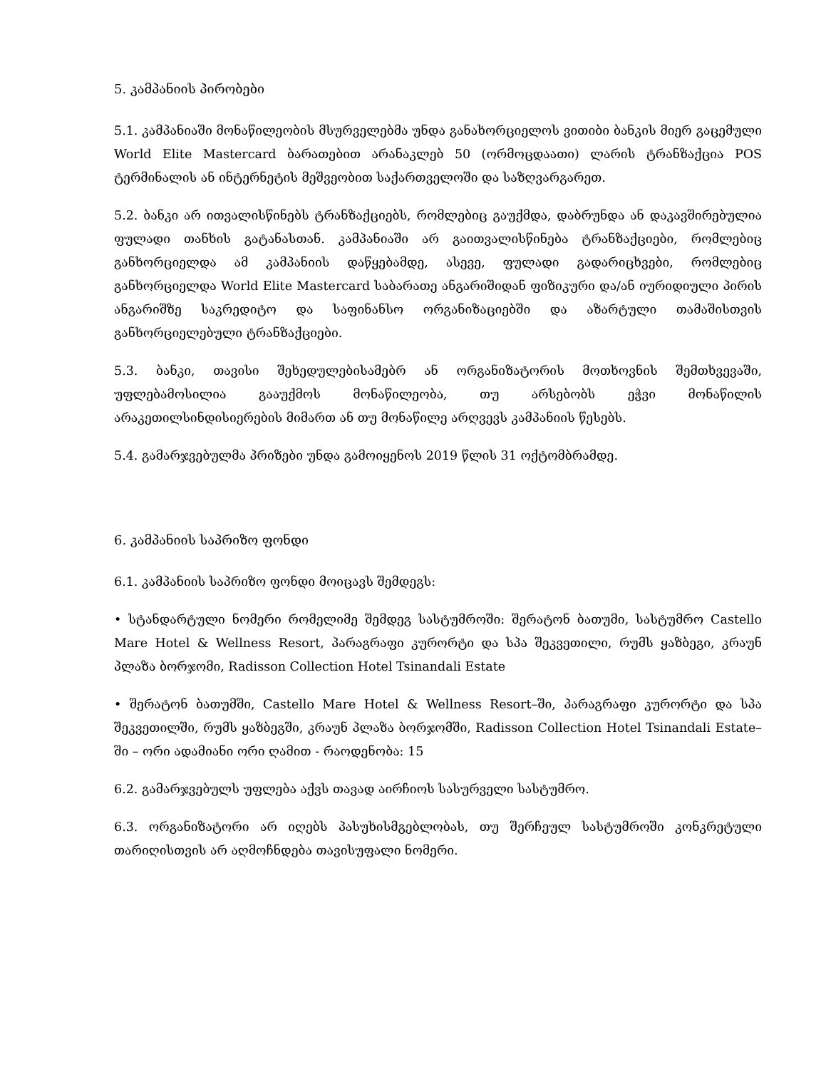5. კამპანიის პირობები
5.1. კამპანიაში მონაწილეობის მსურველებმა უნდა განახორციელოს ვითიბი ბანკის მიერ გაცემული World Elite Mastercard ბარათებით არანაკლებ 50 (ორმოცდაათი) ლარის ტრანზაქცია POS ტერმინალის ან ინტერნეტის მეშვეობით საქართველოში და საზღვარგარეთ.
5.2. ბანკი არ ითვალისწინებს ტრანზაქციებს, რომლებიც გაუქმდა, დაბრუნდა ან დაკავშირებულია ფულადი თანხის გატანასთან. კამპანიაში არ გაითვალისწინება ტრანზაქციები, რომლებიც განხორციელდა ამ კამპანიის დაწყებამდე, ასევე, ფულადი გადარიცხვები, რომლებიც განხორციელდა World Elite Mastercard საბარათე ანგარიშიდან ფიზიკური და/ან იურიდიული პირის ანგარიშზე საკრედიტო და საფინანსო ორგანიზაციებში და აზარტული თამაშისთვის განხორციელებული ტრანზაქციები.
5.3. ბანკი, თავისი შეხედულებისამებრ ან ორგანიზატორის მოთხოვნის შემთხვევაში, უფლებამოსილია გააუქმოს მონაწილეობა, თუ არსებობს ეჭვი მონაწილის არაკეთილსინდისიერების მიმართ ან თუ მონაწილე არღვევს კამპანიის წესებს.
5.4. გამარჯვებულმა პრიზები უნდა გამოიყენოს 2019 წლის 31 ოქტომბრამდე.
6. კამპანიის საპრიზო ფონდი
6.1. კამპანიის საპრიზო ფონდი მოიცავს შემდეგს:
• სტანდარტული ნომერი რომელიმე შემდეგ სასტუმროში: შერატონ ბათუმი, სასტუმრო Castello Mare Hotel & Wellness Resort, პარაგრაფი კურორტი და სპა შეკვეთილი, რუმს ყაზბეგი, კრაუნ პლაზა ბორჯომი, Radisson Collection Hotel Tsinandali Estate
• შერატონ ბათუმში, Castello Mare Hotel & Wellness Resort–ში, პარაგრაფი კურორტი და სპა შეკვეთილში, რუმს ყაზბეგში, კრაუნ პლაზა ბორჯომში, Radisson Collection Hotel Tsinandali Estate–ში – ორი ადამიანი ორი ღამით - რაოდენობა: 15
6.2. გამარჯვებულს უფლება აქვს თავად აირჩიოს სასურველი სასტუმრო.
6.3. ორგანიზატორი არ იღებს პასუხისმგებლობას, თუ შერჩეულ სასტუმროში კონკრეტული თარიღისთვის არ აღმოჩნდება თავისუფალი ნომერი.